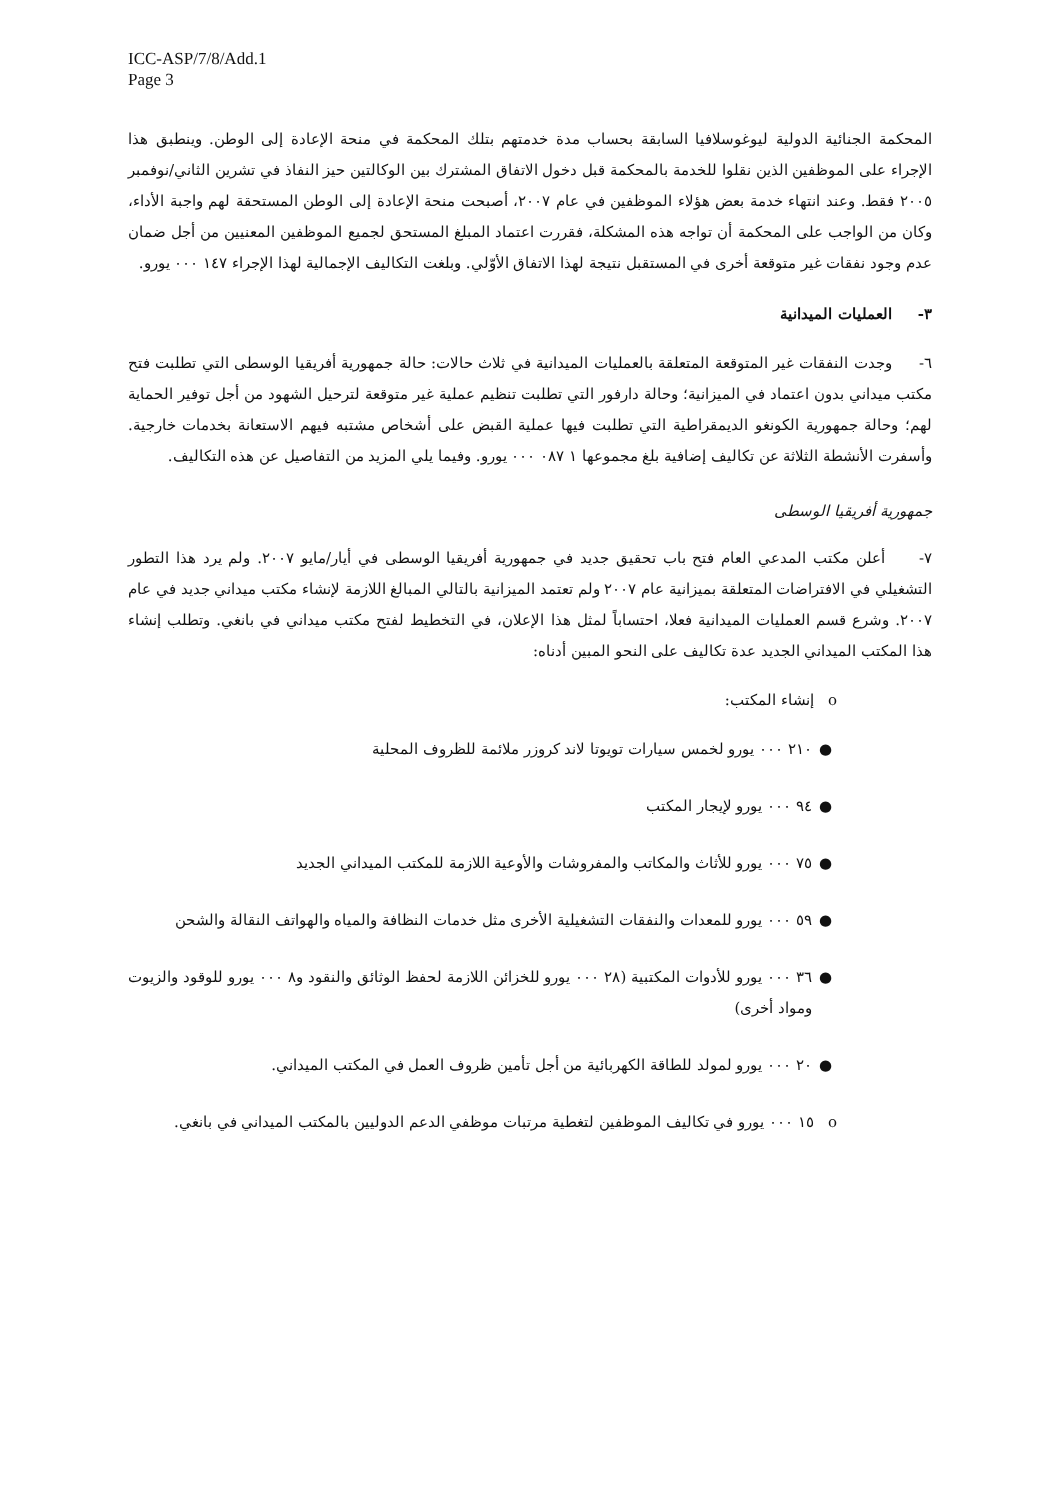ICC-ASP/7/8/Add.1
Page 3
المحكمة الجنائية الدولية ليوغوسلافيا السابقة بحساب مدة خدمتهم بتلك المحكمة في منحة الإعادة إلى الوطن. وينطبق هذا الإجراء على الموظفين الذين نقلوا للخدمة بالمحكمة قبل دخول الاتفاق المشترك بين الوكالتين حيز النفاذ في تشرين الثاني/نوفمبر ٢٠٠٥ فقط. وعند انتهاء خدمة بعض هؤلاء الموظفين في عام ٢٠٠٧، أصبحت منحة الإعادة إلى الوطن المستحقة لهم واجبة الأداء، وكان من الواجب على المحكمة أن تواجه هذه المشكلة، فقررت اعتماد المبلغ المستحق لجميع الموظفين المعنيين من أجل ضمان عدم وجود نفقات غير متوقعة أخرى في المستقبل نتيجة لهذا الاتفاق الأوّلي. وبلغت التكاليف الإجمالية لهذا الإجراء ١٤٧ ٠٠٠ يورو.
٣- العمليات الميدانية
٦- وجدت النفقات غير المتوقعة المتعلقة بالعمليات الميدانية في ثلاث حالات: حالة جمهورية أفريقيا الوسطى التي تطلبت فتح مكتب ميداني بدون اعتماد في الميزانية؛ وحالة دارفور التي تطلبت تنظيم عملية غير متوقعة لترحيل الشهود من أجل توفير الحماية لهم؛ وحالة جمهورية الكونغو الديمقراطية التي تطلبت فيها عملية القبض على أشخاص مشتبه فيهم الاستعانة بخدمات خارجية. وأسفرت الأنشطة الثلاثة عن تكاليف إضافية بلغ مجموعها ١ ٠٨٧ ٠٠٠ يورو. وفيما يلي المزيد من التفاصيل عن هذه التكاليف.
جمهورية أفريقيا الوسطى
٧- أعلن مكتب المدعي العام فتح باب تحقيق جديد في جمهورية أفريقيا الوسطى في أيار/مايو ٢٠٠٧. ولم يرد هذا التطور التشغيلي في الافتراضات المتعلقة بميزانية عام ٢٠٠٧ ولم تعتمد الميزانية بالتالي المبالغ اللازمة لإنشاء مكتب ميداني جديد في عام ٢٠٠٧. وشرع قسم العمليات الميدانية فعلا، احتساباً لمثل هذا الإعلان، في التخطيط لفتح مكتب ميداني في بانغي. وتطلب إنشاء هذا المكتب الميداني الجديد عدة تكاليف على النحو المبين أدناه:
o إنشاء المكتب:
● ٢١٠ ٠٠٠ يورو لخمس سيارات تويوتا لاند كروزر ملائمة للظروف المحلية
● ٩٤ ٠٠٠ يورو لإيجار المكتب
● ٧٥ ٠٠٠ يورو للأثاث والمكاتب والمفروشات والأوعية اللازمة للمكتب الميداني الجديد
● ٥٩ ٠٠٠ يورو للمعدات والنفقات التشغيلية الأخرى مثل خدمات النظافة والمياه والهواتف النقالة والشحن
● ٣٦ ٠٠٠ يورو للأدوات المكتبية (٢٨ ٠٠٠ يورو للخزائن اللازمة لحفظ الوثائق والنقود و٨ ٠٠٠ يورو للوقود والزيوت ومواد أخرى)
● ٢٠ ٠٠٠ يورو لمولد للطاقة الكهربائية من أجل تأمين ظروف العمل في المكتب الميداني.
o ١٥ ٠٠٠ يورو في تكاليف الموظفين لتغطية مرتبات موظفي الدعم الدوليين بالمكتب الميداني في بانغي.